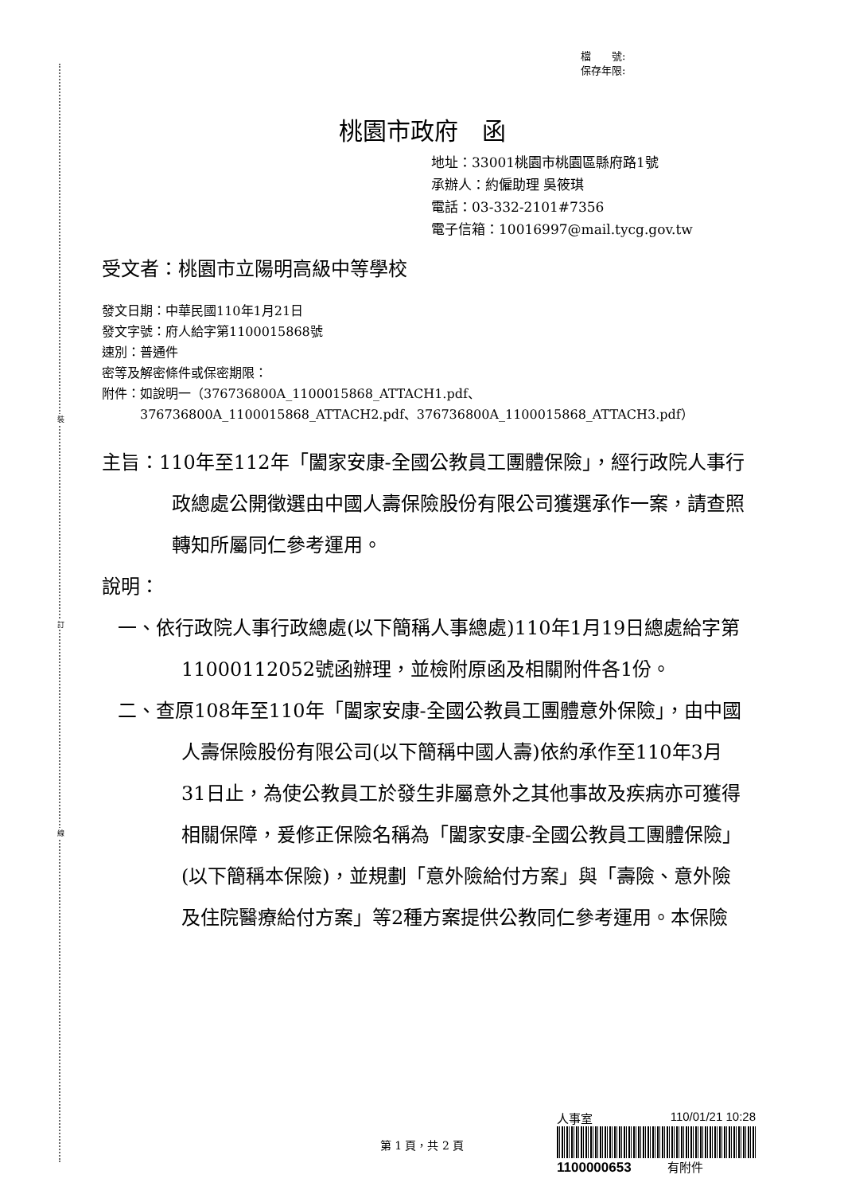裝
訂
線
檔　　號:
保存年限:
桃園市政府　函
地址：33001桃園市桃園區縣府路1號
承辦人：約僱助理 吳筱琪
電話：03-332-2101#7356
電子信箱：10016997@mail.tycg.gov.tw
受文者：桃園市立陽明高級中等學校
發文日期：中華民國110年1月21日
發文字號：府人給字第1100015868號
速別：普通件
密等及解密條件或保密期限：
附件：如說明一（376736800A_1100015868_ATTACH1.pdf、
　　　376736800A_1100015868_ATTACH2.pdf、376736800A_1100015868_ATTACH3.pdf）
主旨：110年至112年「闔家安康-全國公教員工團體保險」，經行政院人事行政總處公開徵選由中國人壽保險股份有限公司獲選承作一案，請查照轉知所屬同仁參考運用。
說明：
一、依行政院人事行政總處(以下簡稱人事總處)110年1月19日總處給字第11000112052號函辦理，並檢附原函及相關附件各1份。
二、查原108年至110年「闔家安康-全國公教員工團體意外保險」，由中國人壽保險股份有限公司(以下簡稱中國人壽)依約承作至110年3月31日止，為使公教員工於發生非屬意外之其他事故及疾病亦可獲得相關保障，爰修正保險名稱為「闔家安康-全國公教員工團體保險」(以下簡稱本保險)，並規劃「意外險給付方案」與「壽險、意外險及住院醫療給付方案」等2種方案提供公教同仁參考運用。本保險
人事室 110/01/21 10:28
1100000653　　　有附件
第 1 頁，共 2 頁